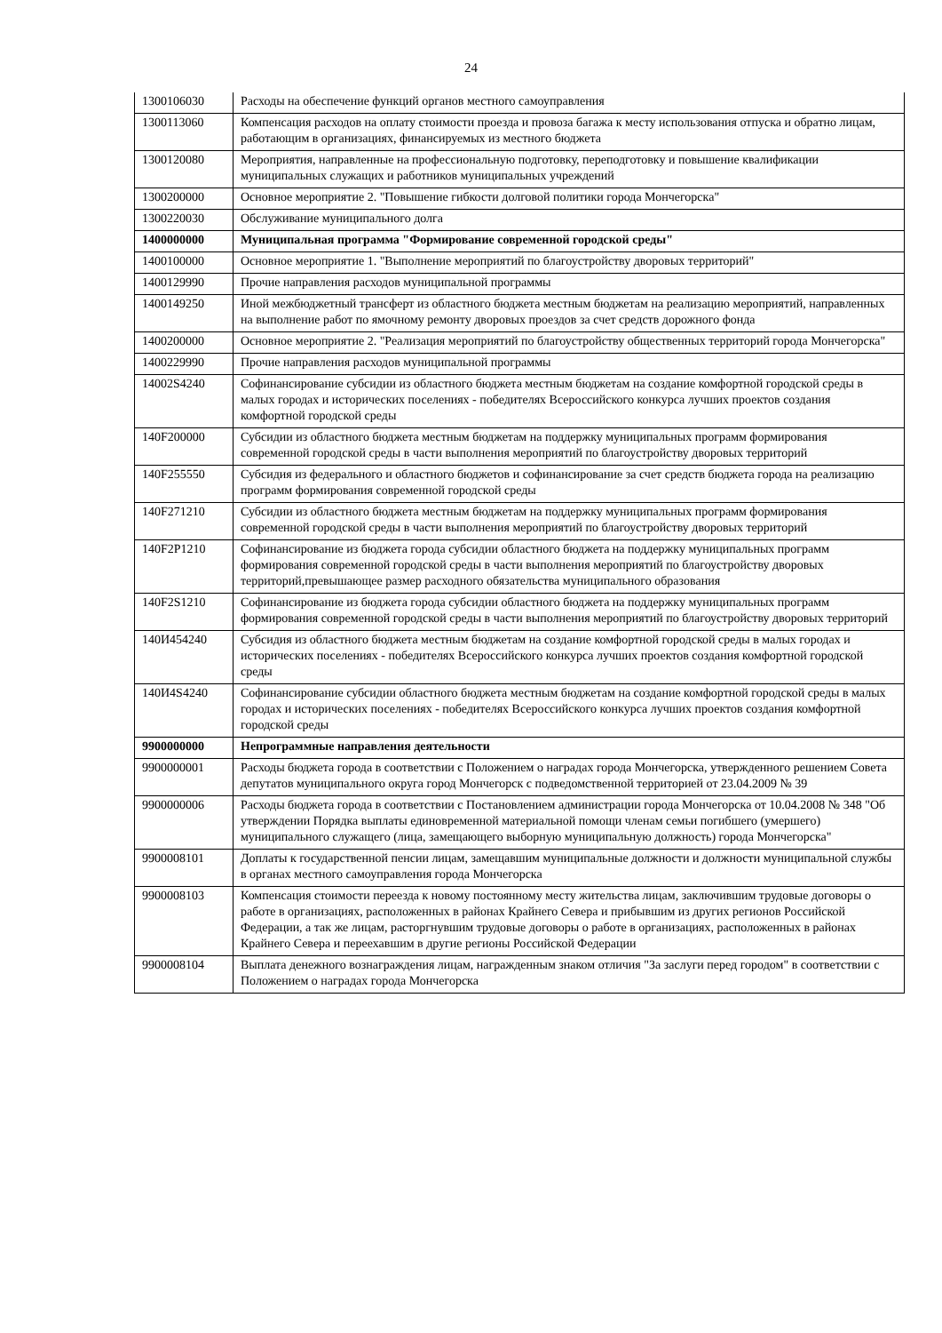24
| 1300106030 | Расходы на обеспечение функций органов местного самоуправления |
| 1300113060 | Компенсация расходов на оплату стоимости проезда и провоза багажа к месту использования отпуска и обратно лицам, работающим в организациях, финансируемых из местного бюджета |
| 1300120080 | Мероприятия, направленные на профессиональную подготовку, переподготовку и повышение квалификации муниципальных служащих и работников муниципальных учреждений |
| 1300200000 | Основное мероприятие 2. "Повышение гибкости долговой политики города Мончегорска" |
| 1300220030 | Обслуживание муниципального долга |
| 1400000000 | Муниципальная программа "Формирование современной городской среды" |
| 1400100000 | Основное мероприятие 1. "Выполнение мероприятий по благоустройству дворовых территорий" |
| 1400129990 | Прочие направления расходов муниципальной программы |
| 1400149250 | Иной межбюджетный трансферт из областного бюджета местным бюджетам на реализацию мероприятий, направленных на выполнение работ по ямочному ремонту дворовых проездов за счет средств дорожного фонда |
| 1400200000 | Основное мероприятие 2. "Реализация мероприятий по благоустройству общественных территорий города Мончегорска" |
| 1400229990 | Прочие направления расходов муниципальной программы |
| 14002S4240 | Софинансирование субсидии из областного бюджета местным бюджетам на создание комфортной городской среды в малых городах и исторических поселениях - победителях Всероссийского конкурса лучших проектов создания комфортной городской среды |
| 140F200000 | Субсидии из областного бюджета местным бюджетам на поддержку муниципальных программ формирования современной городской среды в части выполнения мероприятий по благоустройству дворовых территорий |
| 140F255550 | Субсидия из федерального и областного бюджетов и софинансирование за счет средств бюджета города на реализацию программ формирования современной городской среды |
| 140F271210 | Субсидии из областного бюджета местным бюджетам на поддержку муниципальных программ формирования современной городской среды в части выполнения мероприятий по благоустройству дворовых территорий |
| 140F2P1210 | Софинансирование из бюджета города субсидии областного бюджета на поддержку муниципальных программ формирования современной городской среды в части выполнения мероприятий по благоустройству дворовых территорий,превышающее размер расходного обязательства муниципального образования |
| 140F2S1210 | Софинансирование из бюджета города субсидии областного бюджета на поддержку муниципальных программ формирования современной городской среды в части выполнения мероприятий по благоустройству дворовых территорий |
| 140И454240 | Субсидия из областного бюджета местным бюджетам на создание комфортной городской среды в малых городах и исторических поселениях - победителях Всероссийского конкурса лучших проектов создания комфортной городской среды |
| 140И4S4240 | Софинансирование субсидии областного бюджета местным бюджетам на создание комфортной городской среды в малых городах и исторических поселениях - победителях Всероссийского конкурса лучших проектов создания комфортной городской среды |
| 9900000000 | Непрограммные направления деятельности |
| 9900000001 | Расходы бюджета города в соответствии с Положением о наградах города Мончегорска, утвержденного решением Совета депутатов муниципального округа город Мончегорск с подведомственной территорией от 23.04.2009 № 39 |
| 9900000006 | Расходы бюджета города в соответствии с Постановлением администрации города Мончегорска от 10.04.2008 № 348 "Об утверждении Порядка выплаты единовременной материальной помощи членам семьи погибшего (умершего) муниципального служащего (лица, замещающего выборную муниципальную должность) города Мончегорска" |
| 9900008101 | Доплаты к государственной пенсии лицам, замещавшим муниципальные должности и должности муниципальной службы в органах местного самоуправления города Мончегорска |
| 9900008103 | Компенсация стоимости переезда к новому постоянному месту жительства лицам, заключившим трудовые договоры о работе в организациях, расположенных в районах Крайнего Севера и прибывшим из других регионов Российской Федерации, а так же лицам, расторгнувшим трудовые договоры о работе в организациях, расположенных в районах Крайнего Севера и переехавшим в другие регионы Российской Федерации |
| 9900008104 | Выплата денежного вознаграждения лицам, награжденным знаком отличия "За заслуги перед городом" в соответствии с Положением о наградах города Мончегорска |